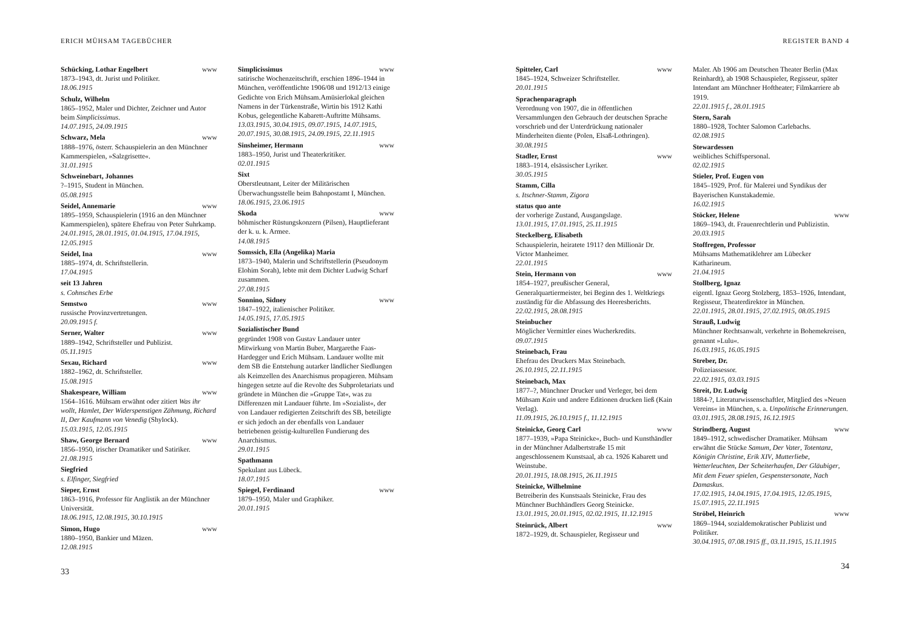ERICH MÜHSAM TAGEBÜCHER
Schücking, Lothar Engelbert www
1873–1943, dt. Jurist und Politiker.
18.06.1915
Schulz, Wilhelm
1865–1952, Maler und Dichter, Zeichner und Autor beim Simplicissimus.
14.07.1915, 24.09.1915
Schwarz, Mela www
1888–1976, österr. Schauspielerin an den Münchner Kammerspielen, »Salzgrisette«.
31.01.1915
Schweinebart, Johannes
?–1915, Student in München.
05.08.1915
Seidel, Annemarie www
1895–1959, Schauspielerin (1916 an den Münchner Kammerspielen), spätere Ehefrau von Peter Suhrkamp.
24.01.1915, 28.01.1915, 01.04.1915, 17.04.1915, 12.05.1915
Seidel, Ina www
1885–1974, dt. Schriftstellerin.
17.04.1915
seit 13 Jahren
s. Cohnsches Erbe
Semstwo www
russische Provinzvertretungen.
20.09.1915 f.
Serner, Walter www
1889–1942, Schriftsteller und Publizist.
05.11.1915
Sexau, Richard www
1882–1962, dt. Schriftsteller.
15.08.1915
Shakespeare, William www
1564–1616. Mühsam erwähnt oder zitiert Was ihr wollt, Hamlet, Der Widerspenstigen Zähmung, Richard II, Der Kaufmann von Venedig (Shylock).
15.03.1915, 12.05.1915
Shaw, George Bernard www
1856–1950, irischer Dramatiker und Satiriker.
21.08.1915
Siegfried
s. Elfinger, Siegfried
Sieper, Ernst
1863–1916, Professor für Anglistik an der Münchner Universität.
18.06.1915, 12.08.1915, 30.10.1915
Simon, Hugo www
1880–1950, Bankier und Mäzen.
12.08.1915
Simplicissimus www
satirische Wochenzeitschrift, erschien 1896–1944 in München, veröffentlichte 1906/08 und 1912/13 einige Gedichte von Erich Mühsam.Amüsierlokal gleichen Namens in der Türkenstraße, Wirtin bis 1912 Kathi Kobus, gelegentliche Kabarett-Auftritte Mühsams.
13.03.1915, 30.04.1915, 09.07.1915, 14.07.1915, 20.07.1915, 30.08.1915, 24.09.1915, 22.11.1915
Sinsheimer, Hermann www
1883–1950, Jurist und Theaterkritiker.
02.01.1915
Sixt
Oberstleutnant, Leiter der Militärischen Überwachungsstelle beim Bahnpostamt I, München.
18.06.1915, 23.06.1915
Skoda www
böhmischer Rüstungskonzern (Pilsen), Hauptlieferant der k. u. k. Armee.
14.08.1915
Somssich, Ella (Angelika) Maria
1873–1940, Malerin und Schriftstellerin (Pseudonym Elohim Sorah), lebte mit dem Dichter Ludwig Scharf zusammen.
27.08.1915
Sonnino, Sidney www
1847–1922, italienischer Politiker.
14.05.1915, 17.05.1915
Sozialistischer Bund
gegründet 1908 von Gustav Landauer unter Mitwirkung von Martin Buber, Margarethe Faas-Hardegger und Erich Mühsam. Landauer wollte mit dem SB die Entstehung autarker ländlicher Siedlungen als Keimzellen des Anarchismus propagieren. Mühsam hingegen setzte auf die Revolte des Subproletariats und gründete in München die »Gruppe Tat«, was zu Differenzen mit Landauer führte. Im »Sozialist«, der von Landauer redigierten Zeitschrift des SB, beteiligte er sich jedoch an der ebenfalls von Landauer betriebenen geistig-kulturellen Fundierung des Anarchismus.
29.01.1915
Spathmann
Spekulant aus Lübeck.
18.07.1915
Spiegel, Ferdinand www
1879–1950, Maler und Graphiker.
20.01.1915
33
REGISTER BAND 4
Spitteler, Carl www
1845–1924, Schweizer Schriftsteller.
20.01.1915
Sprachenparagraph
Verordnung von 1907, die in öffentlichen Versammlungen den Gebrauch der deutschen Sprache vorschrieb und der Unterdrückung nationaler Minderheiten diente (Polen, Elsaß-Lothringen).
30.08.1915
Stadler, Ernst www
1883–1914, elsässischer Lyriker.
30.05.1915
Stamm, Cilla
s. Itschner-Stamm, Zigora
status quo ante
der vorherige Zustand, Ausgangslage.
13.01.1915, 17.01.1915, 25.11.1915
Steckelberg, Elisabeth
Schauspielerin, heiratete 1911? den Millionär Dr. Victor Manheimer.
22.01.1915
Stein, Hermann von www
1854–1927, preußischer General, Generalquartiermeister, bei Beginn des 1. Weltkriegs zuständig für die Abfassung des Heeresberichts.
22.02.1915, 28.08.1915
Steinbucher
Möglicher Vermittler eines Wucherkredits.
09.07.1915
Steinebach, Frau
Ehefrau des Druckers Max Steinebach.
26.10.1915, 22.11.1915
Steinebach, Max
1877–?, Münchner Drucker und Verleger, bei dem Mühsam Kain und andere Editionen drucken ließ (Kain Verlag).
11.09.1915, 26.10.1915 f., 11.12.1915
Steinicke, Georg Carl www
1877–1939, »Papa Steinicke«, Buch- und Kunsthändler in der Münchner Adalbertstraße 15 mit angeschlossenem Kunstsaal, ab ca. 1926 Kabarett und Weinstube.
20.01.1915, 18.08.1915, 26.11.1915
Steinicke, Wilhelmine
Betreiberin des Kunstsaals Steinicke, Frau des Münchner Buchhändlers Georg Steinicke.
13.01.1915, 20.01.1915, 02.02.1915, 11.12.1915
Steinrück, Albert www
1872–1929, dt. Schauspieler, Regisseur und
Maler. Ab 1906 am Deutschen Theater Berlin (Max Reinhardt), ab 1908 Schauspieler, Regisseur, später Intendant am Münchner Hoftheater; Filmkarriere ab 1919.
22.01.1915 f., 28.01.1915
Stern, Sarah
1880–1928, Tochter Salomon Carlebachs.
02.08.1915
Stewardessen
weibliches Schiffspersonal.
02.02.1915
Stieler, Prof. Eugen von
1845–1929, Prof. für Malerei und Syndikus der Bayerischen Kunstakademie.
16.02.1915
Stöcker, Helene www
1869–1943, dt. Frauenrechtlerin und Publizistin.
20.03.1915
Stoffregen, Professor
Mühsams Mathematiklehrer am Lübecker Katharineum.
21.04.1915
Stollberg, Ignaz
eigentl. Ignaz Georg Stolzberg, 1853–1926, Intendant, Regisseur, Theaterdirektor in München.
22.01.1915, 28.01.1915, 27.02.1915, 08.05.1915
Strauß, Ludwig
Münchner Rechtsanwalt, verkehrte in Bohemekreisen, genannt »Lulu«.
16.03.1915, 16.05.1915
Streber, Dr.
Polizeiassessor.
22.02.1915, 03.03.1915
Streit, Dr. Ludwig
1884-?, Literaturwissenschaftler, Mitglied des »Neuen Vereins« in München, s. a. Unpolitische Erinnerungen.
03.01.1915, 28.08.1915, 16.12.1915
Strindberg, August www
1849–1912, schwedischer Dramatiker. Mühsam erwähnt die Stücke Samum, Der Vater, Totentanz, Königin Christine, Erik XIV, Mutterliebe, Wetterleuchten, Der Scheiterhaufen, Der Gläubiger, Mit dem Feuer spielen, Gespenstersonate, Nach Damaskus.
17.02.1915, 14.04.1915, 17.04.1915, 12.05.1915, 15.07.1915, 22.11.1915
Ströbel, Heinrich www
1869–1944, sozialdemokratischer Publizist und Politiker.
30.04.1915, 07.08.1915 ff., 03.11.1915, 15.11.1915
34